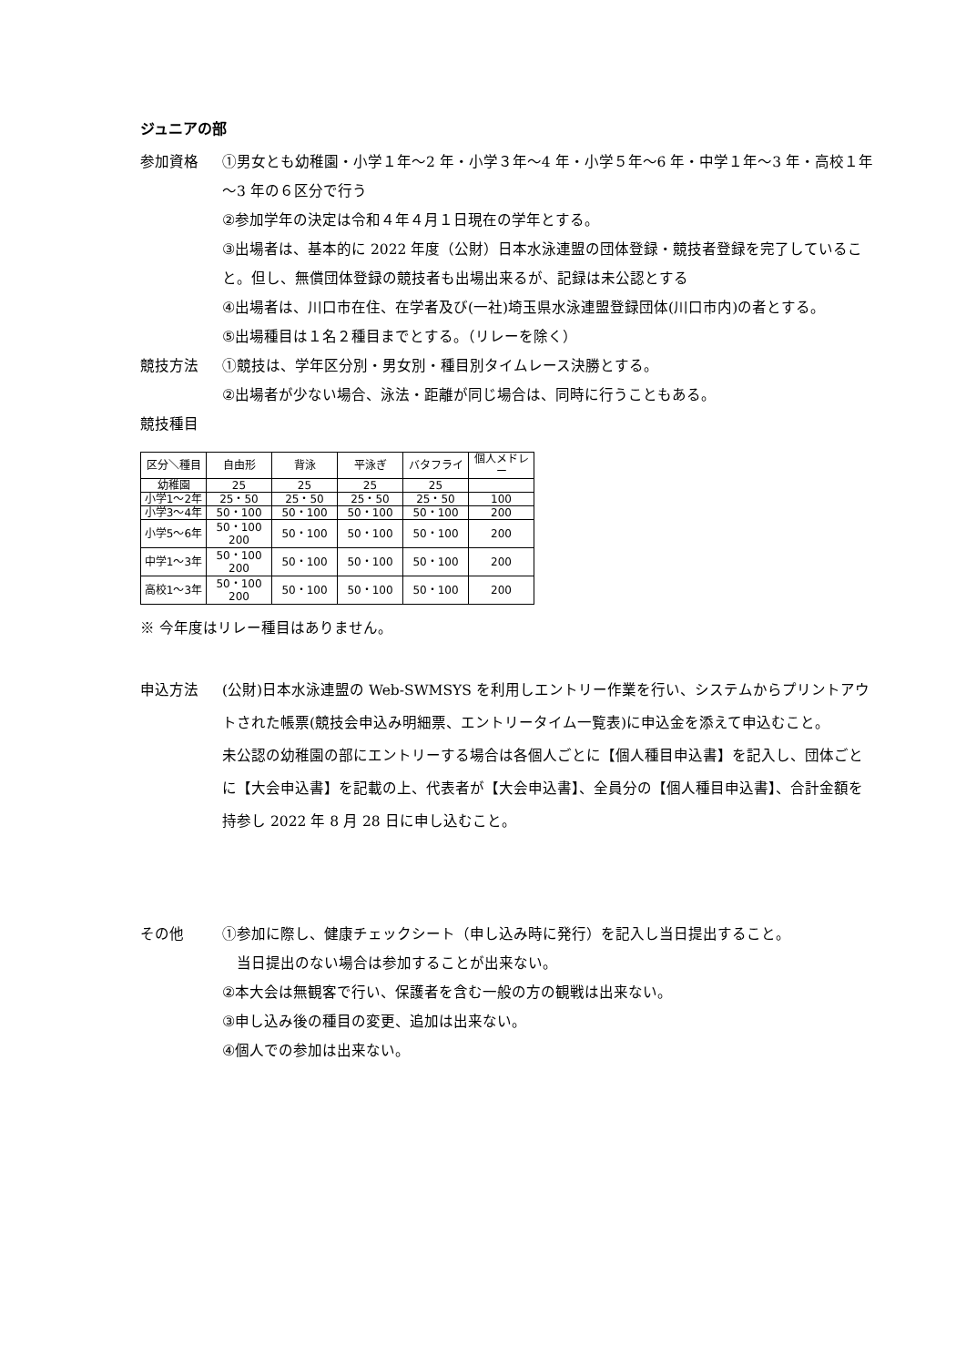ジュニアの部
参加資格 ①男女とも幼稚園・小学１年～2 年・小学３年～4 年・小学５年～6 年・中学１年～3 年・高校１年～3 年の６区分で行う
②参加学年の決定は令和４年４月１日現在の学年とする。
③出場者は、基本的に 2022 年度（公財）日本水泳連盟の団体登録・競技者登録を完了していること。但し、無償団体登録の競技者も出場出来るが、記録は未公認とする
④出場者は、川口市在住、在学者及び(一社)埼玉県水泳連盟登録団体(川口市内)の者とする。
⑤出場種目は１名２種目までとする。（リレーを除く）
競技方法 ①競技は、学年区分別・男女別・種目別タイムレース決勝とする。
②出場者が少ない場合、泳法・距離が同じ場合は、同時に行うこともある。
競技種目
| 区分＼種目 | 自由形 | 背泳 | 平泳ぎ | バタフライ | 個人メドレー |
| --- | --- | --- | --- | --- | --- |
| 幼稚園 | 25 | 25 | 25 | 25 | |
| 小学1～2年 | 25・50 | 25・50 | 25・50 | 25・50 | 100 |
| 小学3～4年 | 50・100 | 50・100 | 50・100 | 50・100 | 200 |
| 小学5～6年 | 50・100 200 | 50・100 | 50・100 | 50・100 | 200 |
| 中学1～3年 | 50・100 200 | 50・100 | 50・100 | 50・100 | 200 |
| 高校1～3年 | 50・100 200 | 50・100 | 50・100 | 50・100 | 200 |
※ 今年度はリレー種目はありません。
申込方法 (公財)日本水泳連盟の Web-SWMSYS を利用しエントリー作業を行い、システムからプリントアウトされた帳票(競技会申込み明細票、エントリータイム一覧表)に申込金を添えて申込むこと。
未公認の幼稚園の部にエントリーする場合は各個人ごとに【個人種目申込書】を記入し、団体ごとに【大会申込書】を記載の上、代表者が【大会申込書】、全員分の【個人種目申込書】、合計金額を持参し 2022 年 8 月 28 日に申し込むこと。
その他 ①参加に際し、健康チェックシート（申し込み時に発行）を記入し当日提出すること。
　当日提出のない場合は参加することが出来ない。
②本大会は無観客で行い、保護者を含む一般の方の観戦は出来ない。
③申し込み後の種目の変更、追加は出来ない。
④個人での参加は出来ない。